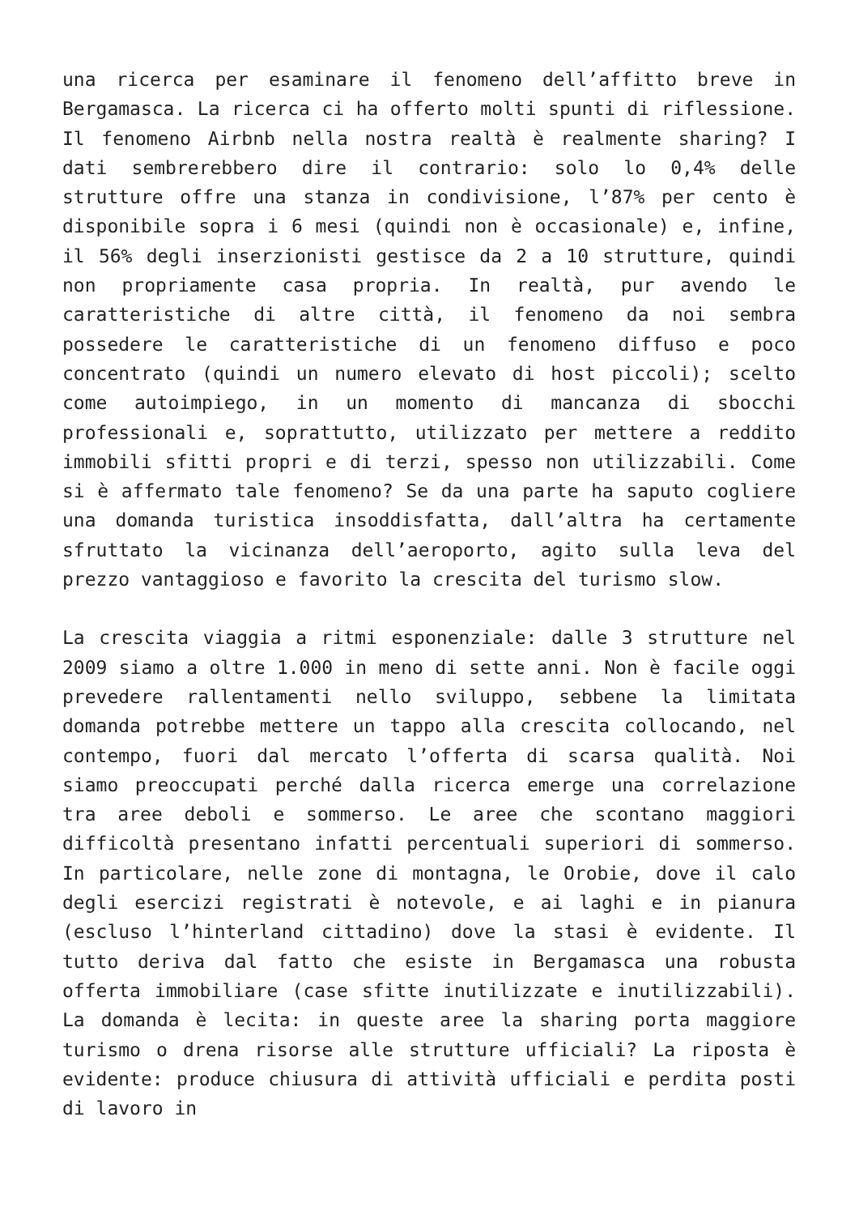una ricerca per esaminare il fenomeno dell’affitto breve in Bergamasca. La ricerca ci ha offerto molti spunti di riflessione. Il fenomeno Airbnb nella nostra realtà è realmente sharing? I dati sembrerebbero dire il contrario: solo lo 0,4% delle strutture offre una stanza in condivisione, l’87% per cento è disponibile sopra i 6 mesi (quindi non è occasionale) e, infine, il 56% degli inserzionisti gestisce da 2 a 10 strutture, quindi non propriamente casa propria. In realtà, pur avendo le caratteristiche di altre città, il fenomeno da noi sembra possedere le caratteristiche di un fenomeno diffuso e poco concentrato (quindi un numero elevato di host piccoli); scelto come autoimpiego, in un momento di mancanza di sbocchi professionali e, soprattutto, utilizzato per mettere a reddito immobili sfitti propri e di terzi, spesso non utilizzabili. Come si è affermato tale fenomeno? Se da una parte ha saputo cogliere una domanda turistica insoddisfatta, dall’altra ha certamente sfruttato la vicinanza dell’aeroporto, agito sulla leva del prezzo vantaggioso e favorito la crescita del turismo slow.
La crescita viaggia a ritmi esponenziale: dalle 3 strutture nel 2009 siamo a oltre 1.000 in meno di sette anni. Non è facile oggi prevedere rallentamenti nello sviluppo, sebbene la limitata domanda potrebbe mettere un tappo alla crescita collocando, nel contempo, fuori dal mercato l’offerta di scarsa qualità. Noi siamo preoccupati perché dalla ricerca emerge una correlazione tra aree deboli e sommerso. Le aree che scontano maggiori difficoltà presentano infatti percentuali superiori di sommerso. In particolare, nelle zone di montagna, le Orobie, dove il calo degli esercizi registrati è notevole, e ai laghi e in pianura (escluso l’hinterland cittadino) dove la stasi è evidente. Il tutto deriva dal fatto che esiste in Bergamasca una robusta offerta immobiliare (case sfitte inutilizzate e inutilizzabili). La domanda è lecita: in queste aree la sharing porta maggiore turismo o drena risorse alle strutture ufficiali? La riposta è evidente: produce chiusura di attività ufficiali e perdita posti di lavoro in